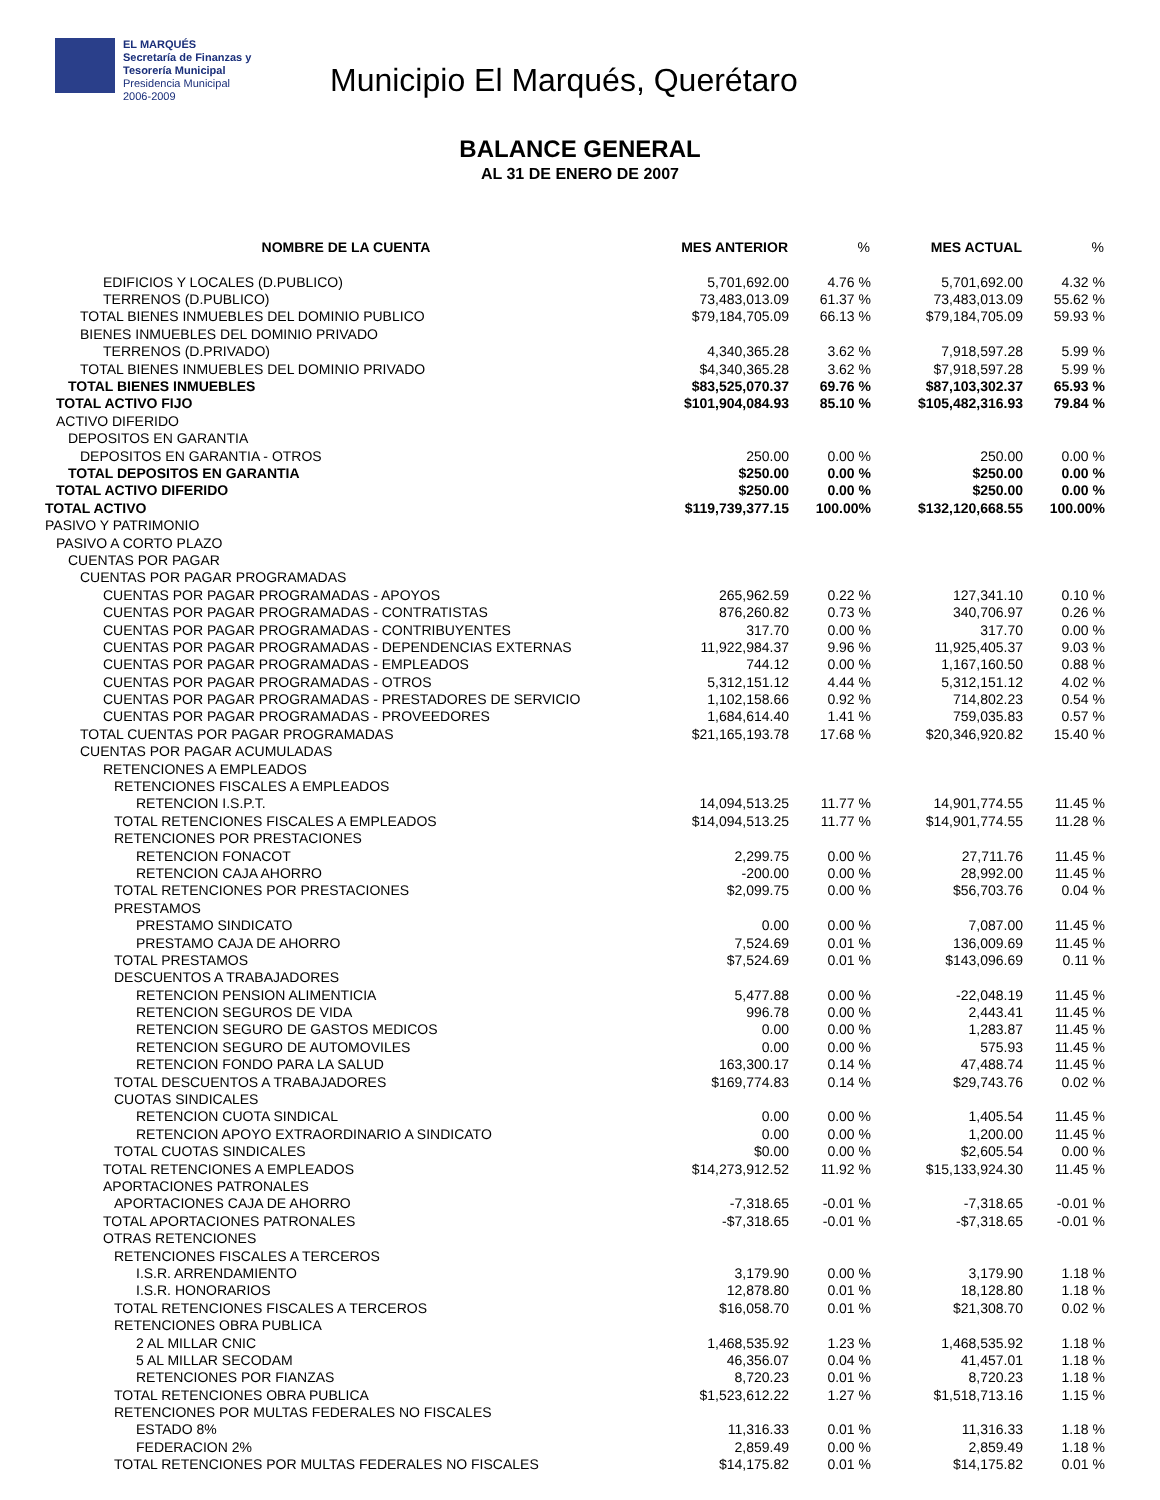EL MARQUÉS
Secretaría de Finanzas y
Tesorería Municipal
Presidencia Municipal
2006-2009
Municipio El Marqués, Querétaro
BALANCE GENERAL
AL 31 DE ENERO DE 2007
| NOMBRE DE LA CUENTA | MES ANTERIOR | % | MES ACTUAL | % |
| --- | --- | --- | --- | --- |
| EDIFICIOS Y LOCALES (D.PUBLICO) | 5,701,692.00 | 4.76 % | 5,701,692.00 | 4.32 % |
| TERRENOS (D.PUBLICO) | 73,483,013.09 | 61.37 % | 73,483,013.09 | 55.62 % |
| TOTAL BIENES INMUEBLES DEL DOMINIO PUBLICO | $79,184,705.09 | 66.13 % | $79,184,705.09 | 59.93 % |
| BIENES INMUEBLES DEL DOMINIO PRIVADO | | | | |
| TERRENOS (D.PRIVADO) | 4,340,365.28 | 3.62 % | 7,918,597.28 | 5.99 % |
| TOTAL BIENES INMUEBLES DEL DOMINIO PRIVADO | $4,340,365.28 | 3.62 % | $7,918,597.28 | 5.99 % |
| TOTAL BIENES INMUEBLES | $83,525,070.37 | 69.76 % | $87,103,302.37 | 65.93 % |
| TOTAL ACTIVO FIJO | $101,904,084.93 | 85.10 % | $105,482,316.93 | 79.84 % |
| ACTIVO DIFERIDO | | | | |
| DEPOSITOS EN GARANTIA | | | | |
| DEPOSITOS EN GARANTIA - OTROS | 250.00 | 0.00 % | 250.00 | 0.00 % |
| TOTAL DEPOSITOS EN GARANTIA | $250.00 | 0.00 % | $250.00 | 0.00 % |
| TOTAL ACTIVO DIFERIDO | $250.00 | 0.00 % | $250.00 | 0.00 % |
| TOTAL ACTIVO | $119,739,377.15 | 100.00% | $132,120,668.55 | 100.00% |
| PASIVO Y PATRIMONIO | | | | |
| PASIVO A CORTO PLAZO | | | | |
| CUENTAS POR PAGAR | | | | |
| CUENTAS POR PAGAR PROGRAMADAS | | | | |
| CUENTAS POR PAGAR PROGRAMADAS - APOYOS | 265,962.59 | 0.22 % | 127,341.10 | 0.10 % |
| CUENTAS POR PAGAR PROGRAMADAS - CONTRATISTAS | 876,260.82 | 0.73 % | 340,706.97 | 0.26 % |
| CUENTAS POR PAGAR PROGRAMADAS - CONTRIBUYENTES | 317.70 | 0.00 % | 317.70 | 0.00 % |
| CUENTAS POR PAGAR PROGRAMADAS - DEPENDENCIAS EXTERNAS | 11,922,984.37 | 9.96 % | 11,925,405.37 | 9.03 % |
| CUENTAS POR PAGAR PROGRAMADAS - EMPLEADOS | 744.12 | 0.00 % | 1,167,160.50 | 0.88 % |
| CUENTAS POR PAGAR PROGRAMADAS - OTROS | 5,312,151.12 | 4.44 % | 5,312,151.12 | 4.02 % |
| CUENTAS POR PAGAR PROGRAMADAS - PRESTADORES DE SERVICIO | 1,102,158.66 | 0.92 % | 714,802.23 | 0.54 % |
| CUENTAS POR PAGAR PROGRAMADAS - PROVEEDORES | 1,684,614.40 | 1.41 % | 759,035.83 | 0.57 % |
| TOTAL CUENTAS POR PAGAR PROGRAMADAS | $21,165,193.78 | 17.68 % | $20,346,920.82 | 15.40 % |
| CUENTAS POR PAGAR ACUMULADAS | | | | |
| RETENCIONES A EMPLEADOS | | | | |
| RETENCIONES FISCALES A EMPLEADOS | | | | |
| RETENCION I.S.P.T. | 14,094,513.25 | 11.77 % | 14,901,774.55 | 11.45 % |
| TOTAL RETENCIONES FISCALES A EMPLEADOS | $14,094,513.25 | 11.77 % | $14,901,774.55 | 11.28 % |
| RETENCIONES POR PRESTACIONES | | | | |
| RETENCION FONACOT | 2,299.75 | 0.00 % | 27,711.76 | 11.45 % |
| RETENCION CAJA AHORRO | -200.00 | 0.00 % | 28,992.00 | 11.45 % |
| TOTAL RETENCIONES POR PRESTACIONES | $2,099.75 | 0.00 % | $56,703.76 | 0.04 % |
| PRESTAMOS | | | | |
| PRESTAMO SINDICATO | 0.00 | 0.00 % | 7,087.00 | 11.45 % |
| PRESTAMO CAJA DE AHORRO | 7,524.69 | 0.01 % | 136,009.69 | 11.45 % |
| TOTAL PRESTAMOS | $7,524.69 | 0.01 % | $143,096.69 | 0.11 % |
| DESCUENTOS A TRABAJADORES | | | | |
| RETENCION PENSION ALIMENTICIA | 5,477.88 | 0.00 % | -22,048.19 | 11.45 % |
| RETENCION SEGUROS DE VIDA | 996.78 | 0.00 % | 2,443.41 | 11.45 % |
| RETENCION SEGURO DE GASTOS MEDICOS | 0.00 | 0.00 % | 1,283.87 | 11.45 % |
| RETENCION SEGURO DE AUTOMOVILES | 0.00 | 0.00 % | 575.93 | 11.45 % |
| RETENCION FONDO PARA LA SALUD | 163,300.17 | 0.14 % | 47,488.74 | 11.45 % |
| TOTAL DESCUENTOS A TRABAJADORES | $169,774.83 | 0.14 % | $29,743.76 | 0.02 % |
| CUOTAS SINDICALES | | | | |
| RETENCION CUOTA SINDICAL | 0.00 | 0.00 % | 1,405.54 | 11.45 % |
| RETENCION APOYO EXTRAORDINARIO A SINDICATO | 0.00 | 0.00 % | 1,200.00 | 11.45 % |
| TOTAL CUOTAS SINDICALES | $0.00 | 0.00 % | $2,605.54 | 0.00 % |
| TOTAL RETENCIONES A EMPLEADOS | $14,273,912.52 | 11.92 % | $15,133,924.30 | 11.45 % |
| APORTACIONES PATRONALES | | | | |
| APORTACIONES CAJA DE AHORRO | -7,318.65 | -0.01 % | -7,318.65 | -0.01 % |
| TOTAL APORTACIONES PATRONALES | -$7,318.65 | -0.01 % | -$7,318.65 | -0.01 % |
| OTRAS RETENCIONES | | | | |
| RETENCIONES FISCALES A TERCEROS | | | | |
| I.S.R. ARRENDAMIENTO | 3,179.90 | 0.00 % | 3,179.90 | 1.18 % |
| I.S.R. HONORARIOS | 12,878.80 | 0.01 % | 18,128.80 | 1.18 % |
| TOTAL RETENCIONES FISCALES A TERCEROS | $16,058.70 | 0.01 % | $21,308.70 | 0.02 % |
| RETENCIONES OBRA PUBLICA | | | | |
| 2 AL MILLAR CNIC | 1,468,535.92 | 1.23 % | 1,468,535.92 | 1.18 % |
| 5 AL MILLAR SECODAM | 46,356.07 | 0.04 % | 41,457.01 | 1.18 % |
| RETENCIONES POR FIANZAS | 8,720.23 | 0.01 % | 8,720.23 | 1.18 % |
| TOTAL RETENCIONES OBRA PUBLICA | $1,523,612.22 | 1.27 % | $1,518,713.16 | 1.15 % |
| RETENCIONES POR MULTAS FEDERALES NO FISCALES | | | | |
| ESTADO 8% | 11,316.33 | 0.01 % | 11,316.33 | 1.18 % |
| FEDERACION 2% | 2,859.49 | 0.00 % | 2,859.49 | 1.18 % |
| TOTAL RETENCIONES POR MULTAS FEDERALES NO FISCALES | $14,175.82 | 0.01 % | $14,175.82 | 0.01 % |